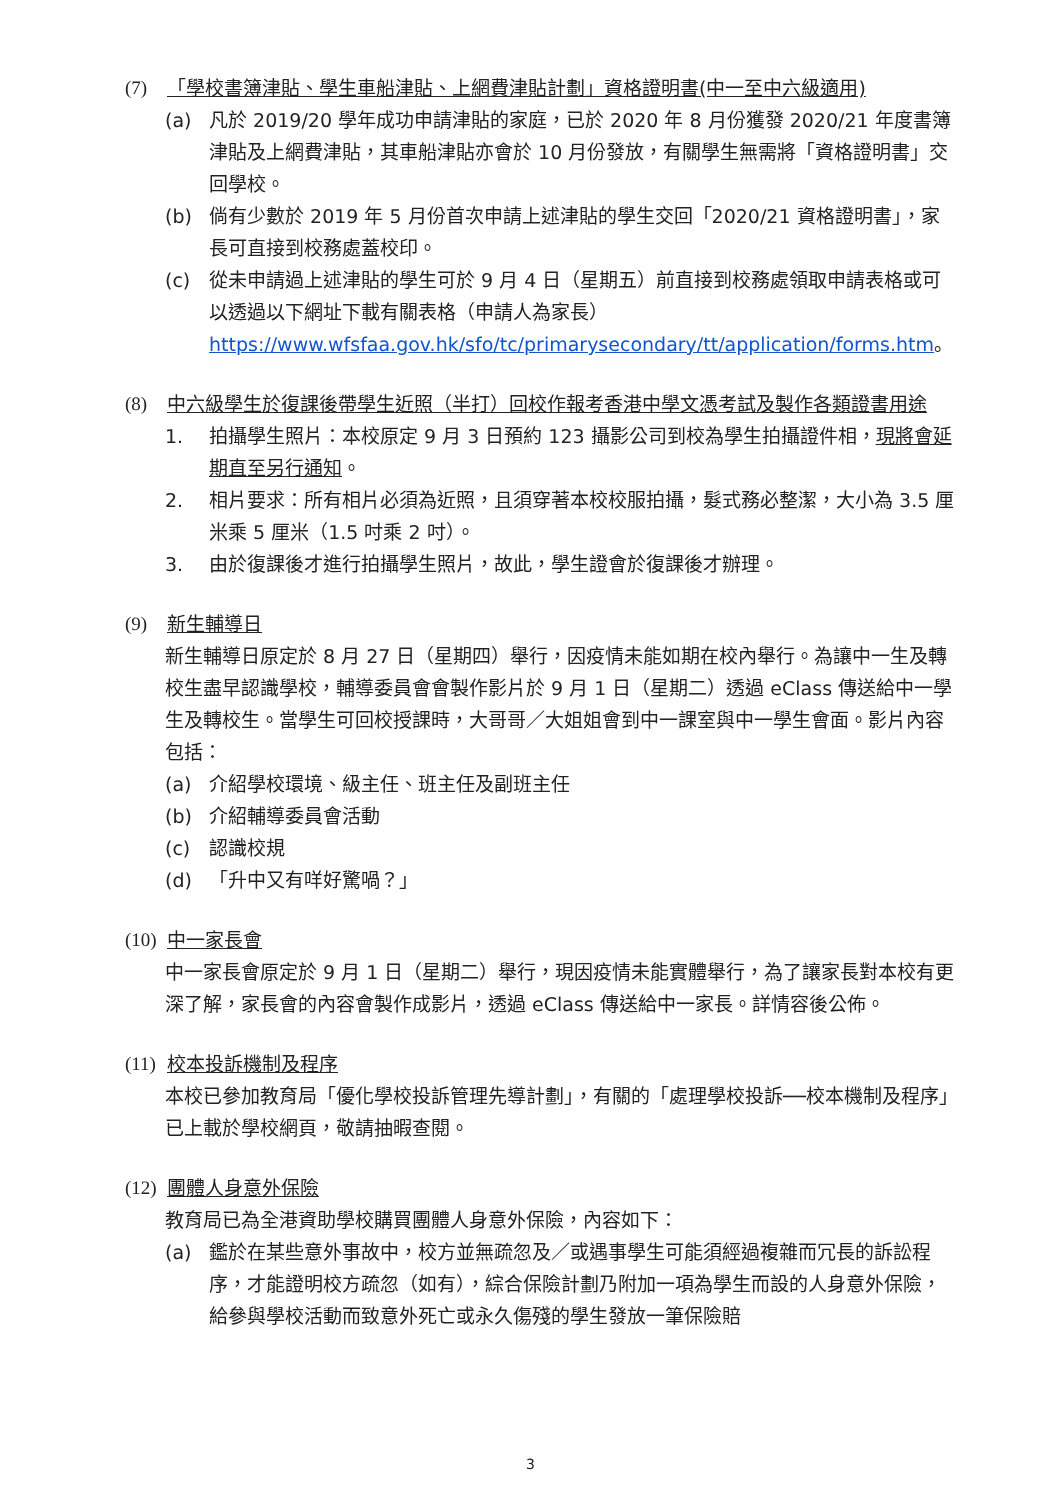(7) 「學校書簿津貼、學生車船津貼、上網費津貼計劃」資格證明書(中一至中六級適用)
(a) 凡於 2019/20 學年成功申請津貼的家庭，已於 2020 年 8 月份獲發 2020/21 年度書簿津貼及上網費津貼，其車船津貼亦會於 10 月份發放，有關學生無需將「資格證明書」交回學校。
(b) 倘有少數於 2019 年 5 月份首次申請上述津貼的學生交回「2020/21 資格證明書」，家長可直接到校務處蓋校印。
(c) 從未申請過上述津貼的學生可於 9 月 4 日（星期五）前直接到校務處領取申請表格或可以透過以下網址下載有關表格（申請人為家長） https://www.wfsfaa.gov.hk/sfo/tc/primarysecondary/tt/application/forms.htm。
(8) 中六級學生於復課後帶學生近照（半打）回校作報考香港中學文憑考試及製作各類證書用途
1. 拍攝學生照片：本校原定 9 月 3 日預約 123 攝影公司到校為學生拍攝證件相，現將會延期直至另行通知。
2. 相片要求：所有相片必須為近照，且須穿著本校校服拍攝，髮式務必整潔，大小為 3.5 厘米乘 5 厘米（1.5 吋乘 2 吋）。
3. 由於復課後才進行拍攝學生照片，故此，學生證會於復課後才辦理。
(9) 新生輔導日
新生輔導日原定於 8 月 27 日（星期四）舉行，因疫情未能如期在校內舉行。為讓中一生及轉校生盡早認識學校，輔導委員會會製作影片於 9 月 1 日（星期二）透過 eClass 傳送給中一學生及轉校生。當學生可回校授課時，大哥哥／大姐姐會到中一課室與中一學生會面。影片內容包括：
(a) 介紹學校環境、級主任、班主任及副班主任
(b) 介紹輔導委員會活動
(c) 認識校規
(d) 「升中又有咩好驚喎？」
(10) 中一家長會
中一家長會原定於 9 月 1 日（星期二）舉行，現因疫情未能實體舉行，為了讓家長對本校有更深了解，家長會的內容會製作成影片，透過 eClass 傳送給中一家長。詳情容後公佈。
(11) 校本投訴機制及程序
本校已參加教育局「優化學校投訴管理先導計劃」，有關的「處理學校投訴──校本機制及程序」已上載於學校網頁，敬請抽暇查閱。
(12) 團體人身意外保險
教育局已為全港資助學校購買團體人身意外保險，內容如下：
(a) 鑑於在某些意外事故中，校方並無疏忽及／或遇事學生可能須經過複雜而冗長的訴訟程序，才能證明校方疏忽（如有），綜合保險計劃乃附加一項為學生而設的人身意外保險，給參與學校活動而致意外死亡或永久傷殘的學生發放一筆保險賠
3